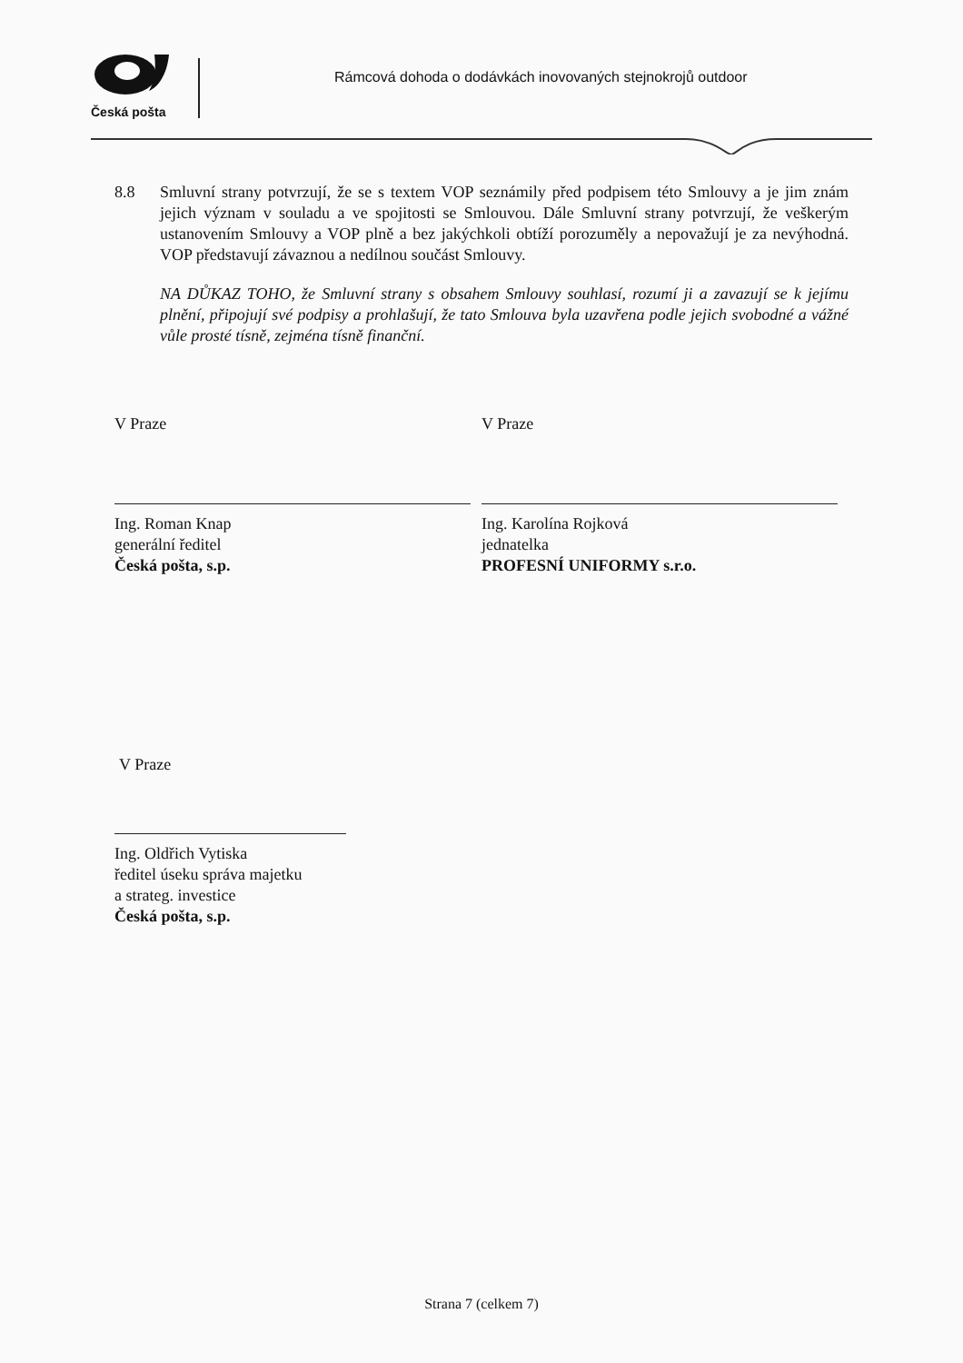Česká pošta
Rámcová dohoda o dodávkách inovovaných stejnokrojů outdoor
8.8 Smluvní strany potvrzují, že se s textem VOP seznámily před podpisem této Smlouvy a je jim znám jejich význam v souladu a ve spojitosti se Smlouvou. Dále Smluvní strany potvrzují, že veškerým ustanovením Smlouvy a VOP plně a bez jakýchkoli obtíží porozuměly a nepovažují je za nevýhodná. VOP představují závaznou a nedílnou součást Smlouvy.
NA DŮKAZ TOHO, že Smluvní strany s obsahem Smlouvy souhlasí, rozumí ji a zavazují se k jejímu plnění, připojují své podpisy a prohlašují, že tato Smlouva byla uzavřena podle jejich svobodné a vážné vůle prosté tísně, zejména tísně finanční.
V Praze
Ing. Roman Knap
generální ředitel
Česká pošta, s.p.
V Praze
Ing. Karolína Rojková
jednatelka
PROFESNÍ UNIFORMY s.r.o.
V Praze
Ing. Oldřich Vytiska
ředitel úseku správa majetku
a strateg. investice
Česká pošta, s.p.
Strana 7 (celkem 7)